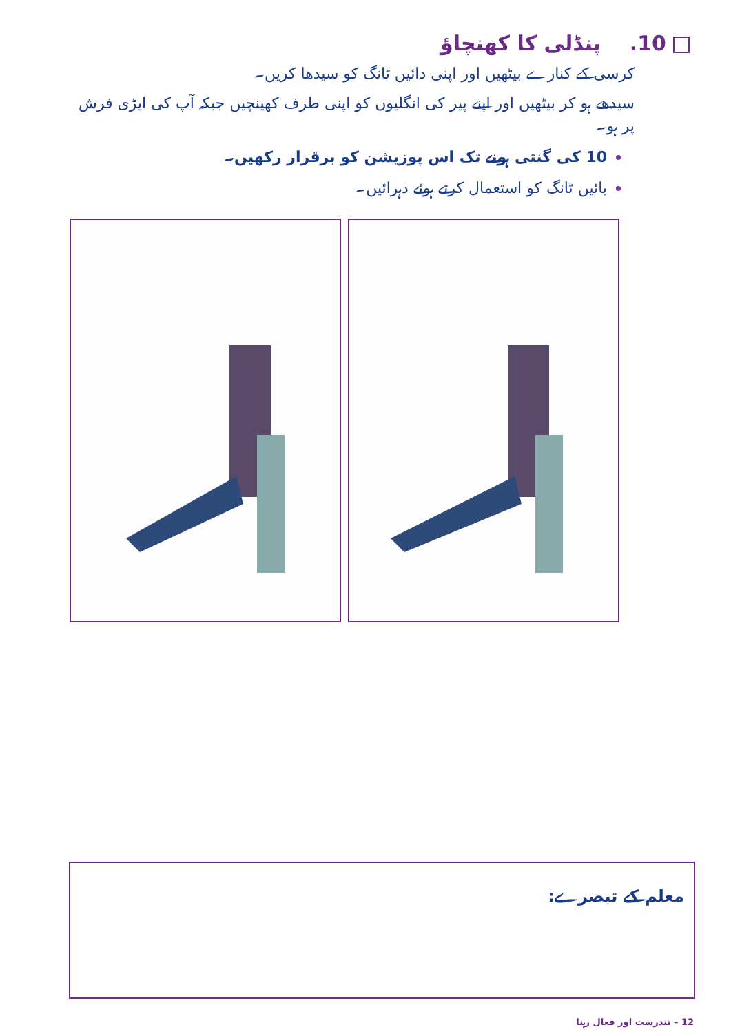10. پنڈلی کا کھنچاؤ
کرسی کے کنارے بیٹھیں اور اپنی دائیں ٹانگ کو سیدھا کریں۔
سیدھے ہو کر بیٹھیں اور اپنے پیر کی انگلیوں کو اپنی طرف کھینچیں جبکہ آپ کی ایڑی فرش پر ہو۔
10 کی گنتی ہونے تک اس پوزیشن کو برقرار رکھیں۔
بائیں ٹانگ کو استعمال کرتے ہوئے دہرائیں۔
معلم کے تبصرے:
12 – تندرست اور فعال رہنا